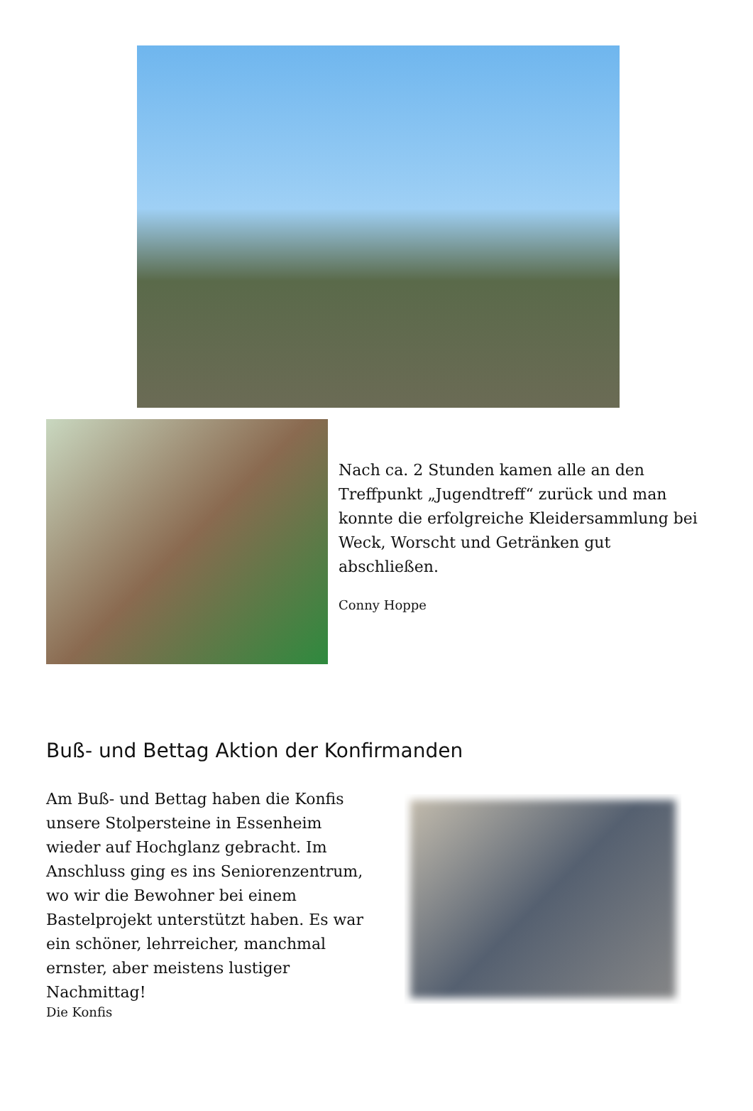Nach ca. 2 Stunden kamen alle an den Treffpunkt „Jugendtreff“ zurück und man konnte die erfolgreiche Kleidersammlung bei Weck, Worscht und Getränken gut abschließen.
Conny Hoppe
Buß- und Bettag Aktion der Konfirmanden
Am Buß- und Bettag haben die Konfis unsere Stolpersteine in Essenheim wieder auf Hochglanz gebracht. Im Anschluss ging es ins Seniorenzentrum, wo wir die Bewohner bei einem Bastelprojekt unterstützt haben. Es war ein schöner, lehrreicher, manchmal ernster, aber meistens lustiger Nachmittag!
Die Konfis